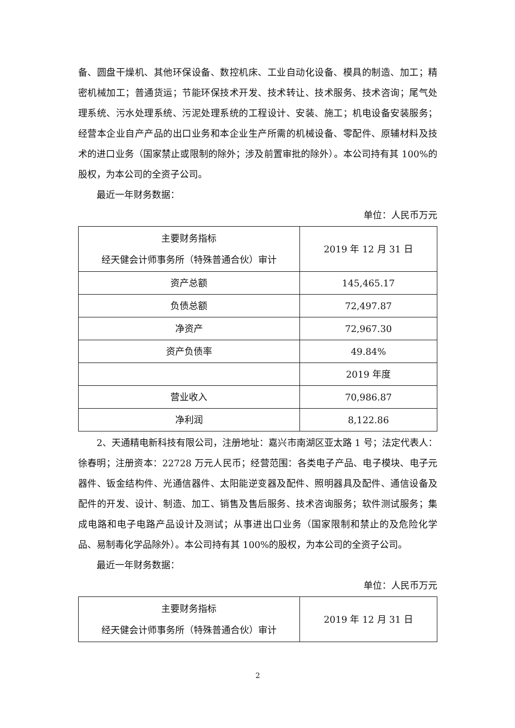备、圆盘干燥机、其他环保设备、数控机床、工业自动化设备、模具的制造、加工；精密机械加工；普通货运；节能环保技术开发、技术转让、技术服务、技术咨询；尾气处理系统、污水处理系统、污泥处理系统的工程设计、安装、施工；机电设备安装服务；经营本企业自产产品的出口业务和本企业生产所需的机械设备、零配件、原辅材料及技术的进口业务（国家禁止或限制的除外；涉及前置审批的除外）。本公司持有其 100%的股权，为本公司的全资子公司。
最近一年财务数据：
单位：人民币万元
| 主要财务指标 经天健会计师事务所（特殊普通合伙）审计 | 2019 年 12 月 31 日 |
| 资产总额 | 145,465.17 |
| 负债总额 | 72,497.87 |
| 净资产 | 72,967.30 |
| 资产负债率 | 49.84% |
| | 2019 年度 |
| 营业收入 | 70,986.87 |
| 净利润 | 8,122.86 |
2、天通精电新科技有限公司，注册地址：嘉兴市南湖区亚太路 1 号；法定代表人：徐春明；注册资本：22728 万元人民币；经营范围：各类电子产品、电子模块、电子元器件、钣金结构件、光通信器件、太阳能逆变器及配件、照明器具及配件、通信设备及配件的开发、设计、制造、加工、销售及售后服务、技术咨询服务；软件测试服务；集成电路和电子电路产品设计及测试；从事进出口业务（国家限制和禁止的及危险化学品、易制毒化学品除外）。本公司持有其 100%的股权，为本公司的全资子公司。
最近一年财务数据：
单位：人民币万元
| 主要财务指标 经天健会计师事务所（特殊普通合伙）审计 | 2019 年 12 月 31 日 |
2